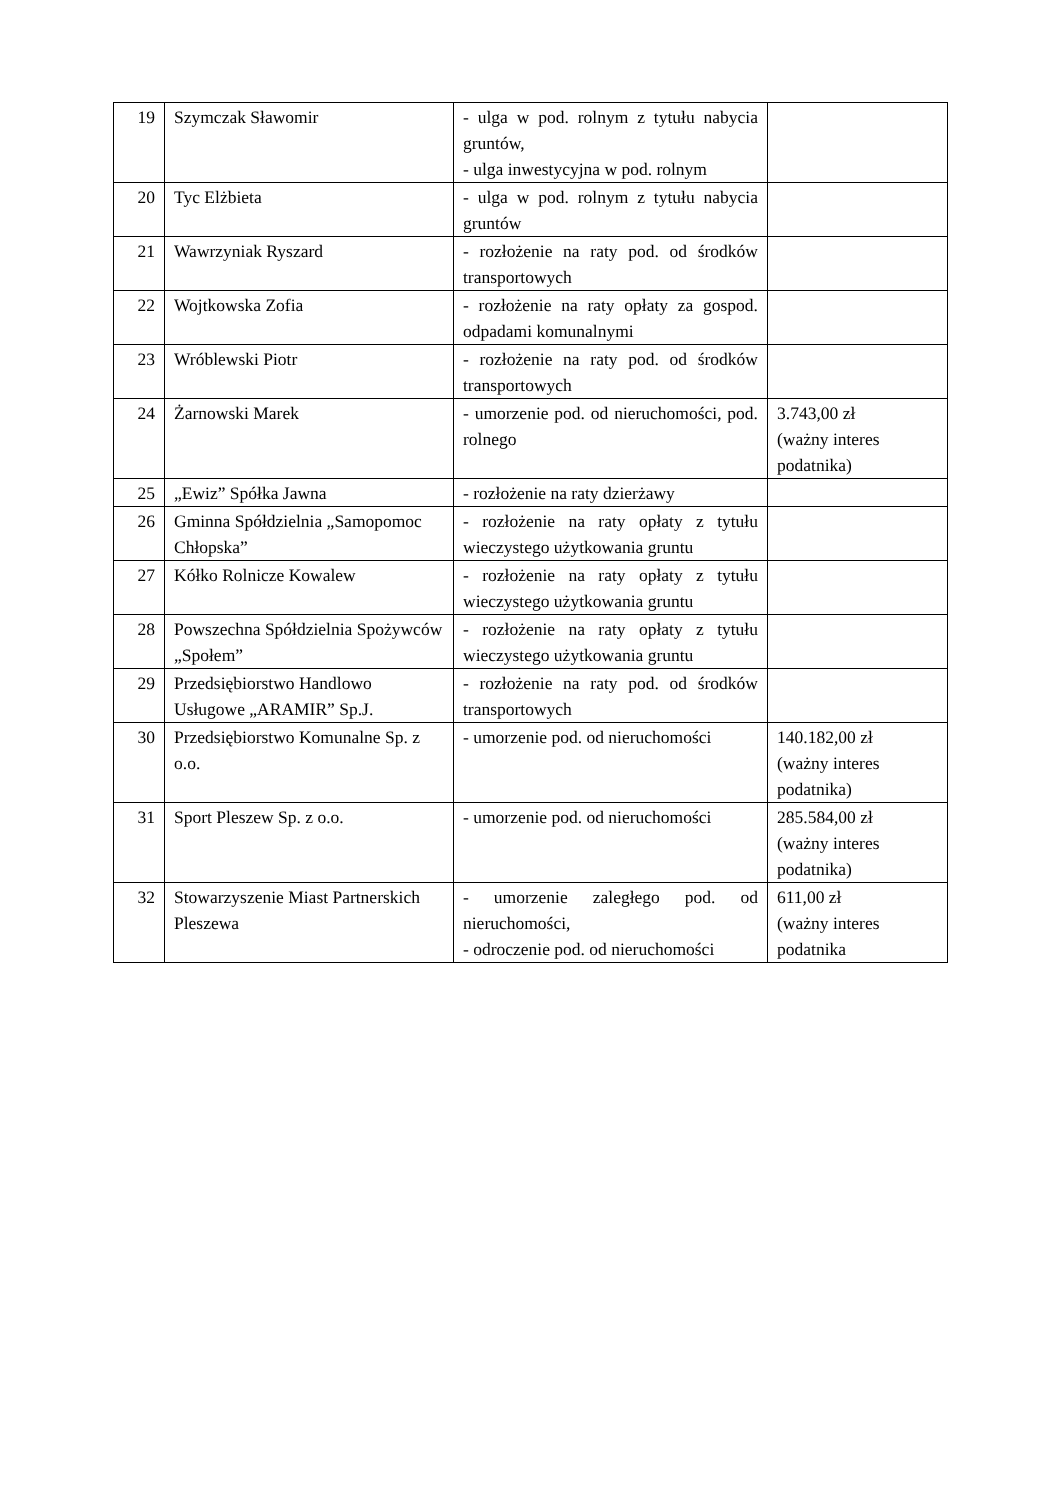| 19 | Szymczak Sławomir | - ulga w pod. rolnym z tytułu nabycia gruntów, - ulga inwestycyjna w pod. rolnym | |
| 20 | Tyc Elżbieta | - ulga w pod. rolnym z tytułu nabycia gruntów | |
| 21 | Wawrzyniak Ryszard | - rozłożenie na raty pod. od środków transportowych | |
| 22 | Wojtkowska Zofia | - rozłożenie na raty opłaty za gospod. odpadami komunalnymi | |
| 23 | Wróblewski Piotr | - rozłożenie na raty pod. od środków transportowych | |
| 24 | Żarnowski Marek | - umorzenie pod. od nieruchomości, pod. rolnego | 3.743,00 zł (ważny interes podatnika) |
| 25 | „Ewiz” Spółka Jawna | - rozłożenie na raty dzierżawy | |
| 26 | Gminna Spółdzielnia „Samopomoc Chłopska” | - rozłożenie na raty opłaty z tytułu wieczystego użytkowania gruntu | |
| 27 | Kółko Rolnicze Kowalew | - rozłożenie na raty opłaty z tytułu wieczystego użytkowania gruntu | |
| 28 | Powszechna Spółdzielnia Spożywców „Społem” | - rozłożenie na raty opłaty z tytułu wieczystego użytkowania gruntu | |
| 29 | Przedsiębiorstwo Handlowo Usługowe „ARAMIR” Sp.J. | - rozłożenie na raty pod. od środków transportowych | |
| 30 | Przedsiębiorstwo Komunalne Sp. z o.o. | - umorzenie pod. od nieruchomości | 140.182,00 zł (ważny interes podatnika) |
| 31 | Sport Pleszew Sp. z o.o. | - umorzenie pod. od nieruchomości | 285.584,00 zł (ważny interes podatnika) |
| 32 | Stowarzyszenie Miast Partnerskich Pleszewa | - umorzenie zaległego pod. od nieruchomości, - odroczenie pod. od nieruchomości | 611,00 zł (ważny interes podatnika |